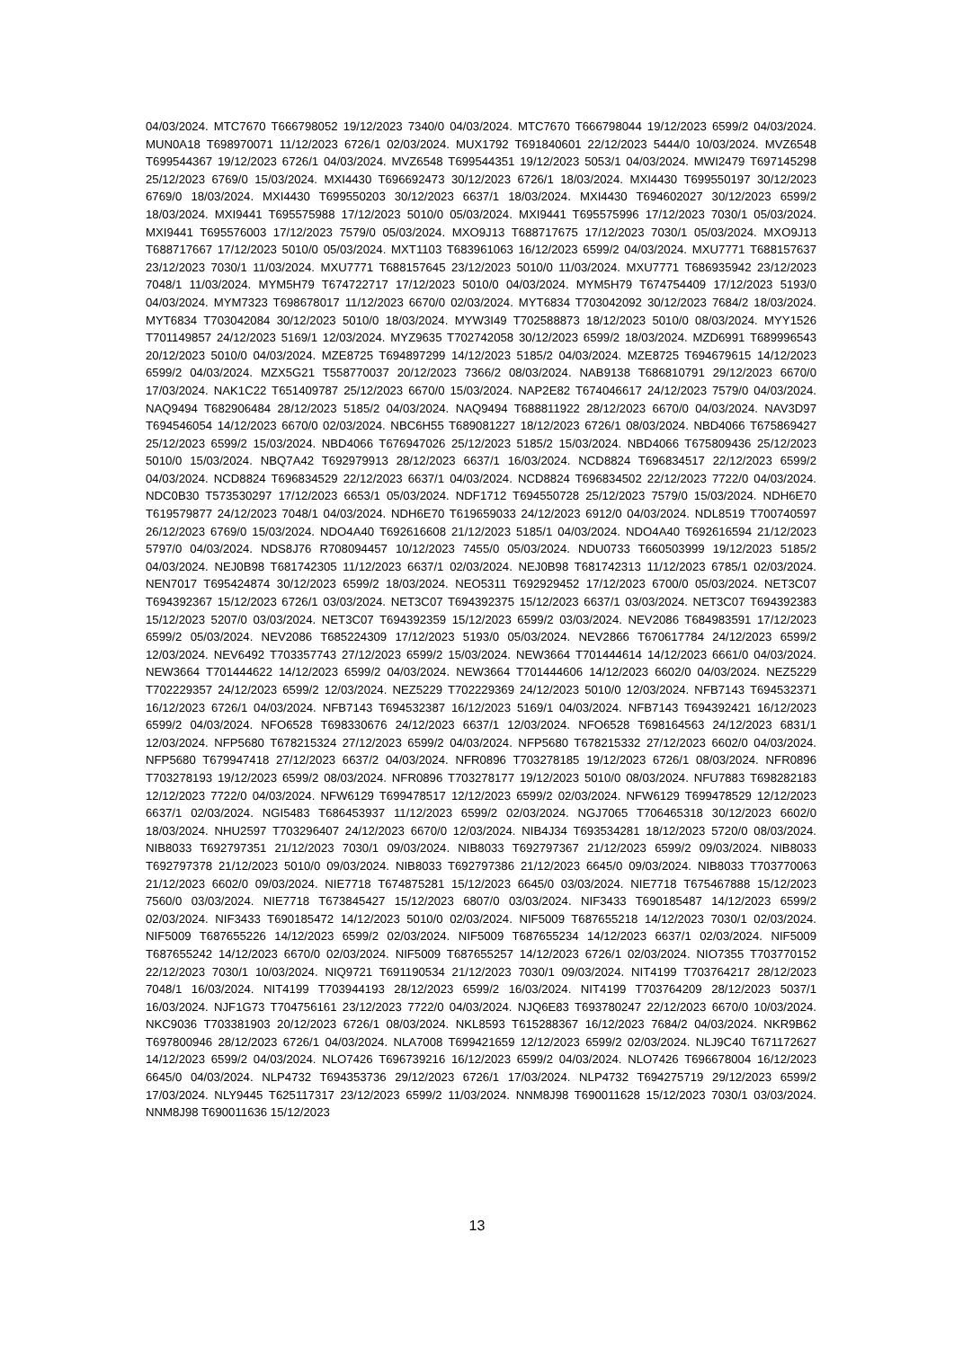04/03/2024. MTC7670 T666798052 19/12/2023 7340/0 04/03/2024. MTC7670 T666798044 19/12/2023 6599/2 04/03/2024. MUN0A18 T698970071 11/12/2023 6726/1 02/03/2024. MUX1792 T691840601 22/12/2023 5444/0 10/03/2024. MVZ6548 T699544367 19/12/2023 6726/1 04/03/2024. MVZ6548 T699544351 19/12/2023 5053/1 04/03/2024. MWI2479 T697145298 25/12/2023 6769/0 15/03/2024. MXI4430 T696692473 30/12/2023 6726/1 18/03/2024. MXI4430 T699550197 30/12/2023 6769/0 18/03/2024. MXI4430 T699550203 30/12/2023 6637/1 18/03/2024. MXI4430 T694602027 30/12/2023 6599/2 18/03/2024. MXI9441 T695575988 17/12/2023 5010/0 05/03/2024. MXI9441 T695575996 17/12/2023 7030/1 05/03/2024. MXI9441 T695576003 17/12/2023 7579/0 05/03/2024. MXO9J13 T688717675 17/12/2023 7030/1 05/03/2024. MXO9J13 T688717667 17/12/2023 5010/0 05/03/2024. MXT1103 T683961063 16/12/2023 6599/2 04/03/2024. MXU7771 T688157637 23/12/2023 7030/1 11/03/2024. MXU7771 T688157645 23/12/2023 5010/0 11/03/2024. MXU7771 T686935942 23/12/2023 7048/1 11/03/2024. MYM5H79 T674722717 17/12/2023 5010/0 04/03/2024. MYM5H79 T674754409 17/12/2023 5193/0 04/03/2024. MYM7323 T698678017 11/12/2023 6670/0 02/03/2024. MYT6834 T703042092 30/12/2023 7684/2 18/03/2024. MYT6834 T703042084 30/12/2023 5010/0 18/03/2024. MYW3I49 T702588873 18/12/2023 5010/0 08/03/2024. MYY1526 T701149857 24/12/2023 5169/1 12/03/2024. MYZ9635 T702742058 30/12/2023 6599/2 18/03/2024. MZD6991 T689996543 20/12/2023 5010/0 04/03/2024. MZE8725 T694897299 14/12/2023 5185/2 04/03/2024. MZE8725 T694679615 14/12/2023 6599/2 04/03/2024. MZX5G21 T558770037 20/12/2023 7366/2 08/03/2024. NAB9138 T686810791 29/12/2023 6670/0 17/03/2024. NAK1C22 T651409787 25/12/2023 6670/0 15/03/2024. NAP2E82 T674046617 24/12/2023 7579/0 04/03/2024. NAQ9494 T682906484 28/12/2023 5185/2 04/03/2024. NAQ9494 T688811922 28/12/2023 6670/0 04/03/2024. NAV3D97 T694546054 14/12/2023 6670/0 02/03/2024. NBC6H55 T689081227 18/12/2023 6726/1 08/03/2024. NBD4066 T675869427 25/12/2023 6599/2 15/03/2024. NBD4066 T676947026 25/12/2023 5185/2 15/03/2024. NBD4066 T675809436 25/12/2023 5010/0 15/03/2024. NBQ7A42 T692979913 28/12/2023 6637/1 16/03/2024. NCD8824 T696834517 22/12/2023 6599/2 04/03/2024. NCD8824 T696834529 22/12/2023 6637/1 04/03/2024. NCD8824 T696834502 22/12/2023 7722/0 04/03/2024. NDC0B30 T573530297 17/12/2023 6653/1 05/03/2024. NDF1712 T694550728 25/12/2023 7579/0 15/03/2024. NDH6E70 T619579877 24/12/2023 7048/1 04/03/2024. NDH6E70 T619659033 24/12/2023 6912/0 04/03/2024. NDL8519 T700740597 26/12/2023 6769/0 15/03/2024. NDO4A40 T692616608 21/12/2023 5185/1 04/03/2024. NDO4A40 T692616594 21/12/2023 5797/0 04/03/2024. NDS8J76 R708094457 10/12/2023 7455/0 05/03/2024. NDU0733 T660503999 19/12/2023 5185/2 04/03/2024. NEJ0B98 T681742305 11/12/2023 6637/1 02/03/2024. NEJ0B98 T681742313 11/12/2023 6785/1 02/03/2024. NEN7017 T695424874 30/12/2023 6599/2 18/03/2024. NEO5311 T692929452 17/12/2023 6700/0 05/03/2024. NET3C07 T694392367 15/12/2023 6726/1 03/03/2024. NET3C07 T694392375 15/12/2023 6637/1 03/03/2024. NET3C07 T694392383 15/12/2023 5207/0 03/03/2024. NET3C07 T694392359 15/12/2023 6599/2 03/03/2024. NEV2086 T684983591 17/12/2023 6599/2 05/03/2024. NEV2086 T685224309 17/12/2023 5193/0 05/03/2024. NEV2866 T670617784 24/12/2023 6599/2 12/03/2024. NEV6492 T703357743 27/12/2023 6599/2 15/03/2024. NEW3664 T701444614 14/12/2023 6661/0 04/03/2024. NEW3664 T701444622 14/12/2023 6599/2 04/03/2024. NEW3664 T701444606 14/12/2023 6602/0 04/03/2024. NEZ5229 T702229357 24/12/2023 6599/2 12/03/2024. NEZ5229 T702229369 24/12/2023 5010/0 12/03/2024. NFB7143 T694532371 16/12/2023 6726/1 04/03/2024. NFB7143 T694532387 16/12/2023 5169/1 04/03/2024. NFB7143 T694392421 16/12/2023 6599/2 04/03/2024. NFO6528 T698330676 24/12/2023 6637/1 12/03/2024. NFO6528 T698164563 24/12/2023 6831/1 12/03/2024. NFP5680 T678215324 27/12/2023 6599/2 04/03/2024. NFP5680 T678215332 27/12/2023 6602/0 04/03/2024. NFP5680 T679947418 27/12/2023 6637/2 04/03/2024. NFR0896 T703278185 19/12/2023 6726/1 08/03/2024. NFR0896 T703278193 19/12/2023 6599/2 08/03/2024. NFR0896 T703278177 19/12/2023 5010/0 08/03/2024. NFU7883 T698282183 12/12/2023 7722/0 04/03/2024. NFW6129 T699478517 12/12/2023 6599/2 02/03/2024. NFW6129 T699478529 12/12/2023 6637/1 02/03/2024. NGI5483 T686453937 11/12/2023 6599/2 02/03/2024. NGJ7065 T706465318 30/12/2023 6602/0 18/03/2024. NHU2597 T703296407 24/12/2023 6670/0 12/03/2024. NIB4J34 T693534281 18/12/2023 5720/0 08/03/2024. NIB8033 T692797351 21/12/2023 7030/1 09/03/2024. NIB8033 T692797367 21/12/2023 6599/2 09/03/2024. NIB8033 T692797378 21/12/2023 5010/0 09/03/2024. NIB8033 T692797386 21/12/2023 6645/0 09/03/2024. NIB8033 T703770063 21/12/2023 6602/0 09/03/2024. NIE7718 T674875281 15/12/2023 6645/0 03/03/2024. NIE7718 T675467888 15/12/2023 7560/0 03/03/2024. NIE7718 T673845427 15/12/2023 6807/0 03/03/2024. NIF3433 T690185487 14/12/2023 6599/2 02/03/2024. NIF3433 T690185472 14/12/2023 5010/0 02/03/2024. NIF5009 T687655218 14/12/2023 7030/1 02/03/2024. NIF5009 T687655226 14/12/2023 6599/2 02/03/2024. NIF5009 T687655234 14/12/2023 6637/1 02/03/2024. NIF5009 T687655242 14/12/2023 6670/0 02/03/2024. NIF5009 T687655257 14/12/2023 6726/1 02/03/2024. NIO7355 T703770152 22/12/2023 7030/1 10/03/2024. NIQ9721 T691190534 21/12/2023 7030/1 09/03/2024. NIT4199 T703764217 28/12/2023 7048/1 16/03/2024. NIT4199 T703944193 28/12/2023 6599/2 16/03/2024. NIT4199 T703764209 28/12/2023 5037/1 16/03/2024. NJF1G73 T704756161 23/12/2023 7722/0 04/03/2024. NJQ6E83 T693780247 22/12/2023 6670/0 10/03/2024. NKC9036 T703381903 20/12/2023 6726/1 08/03/2024. NKL8593 T615288367 16/12/2023 7684/2 04/03/2024. NKR9B62 T697800946 28/12/2023 6726/1 04/03/2024. NLA7008 T699421659 12/12/2023 6599/2 02/03/2024. NLJ9C40 T671172627 14/12/2023 6599/2 04/03/2024. NLO7426 T696739216 16/12/2023 6599/2 04/03/2024. NLO7426 T696678004 16/12/2023 6645/0 04/03/2024. NLP4732 T694353736 29/12/2023 6726/1 17/03/2024. NLP4732 T694275719 29/12/2023 6599/2 17/03/2024. NLY9445 T625117317 23/12/2023 6599/2 11/03/2024. NNM8J98 T690011628 15/12/2023 7030/1 03/03/2024. NNM8J98 T690011636 15/12/2023
13